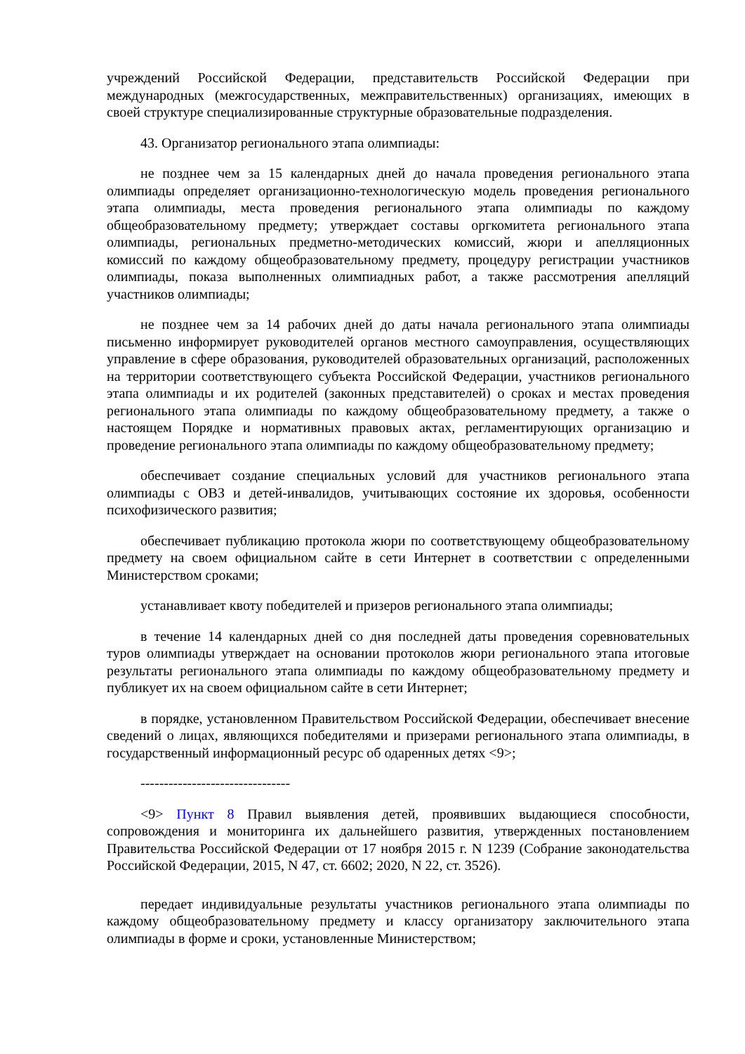учреждений Российской Федерации, представительств Российской Федерации при международных (межгосударственных, межправительственных) организациях, имеющих в своей структуре специализированные структурные образовательные подразделения.
43. Организатор регионального этапа олимпиады:
не позднее чем за 15 календарных дней до начала проведения регионального этапа олимпиады определяет организационно-технологическую модель проведения регионального этапа олимпиады, места проведения регионального этапа олимпиады по каждому общеобразовательному предмету; утверждает составы оргкомитета регионального этапа олимпиады, региональных предметно-методических комиссий, жюри и апелляционных комиссий по каждому общеобразовательному предмету, процедуру регистрации участников олимпиады, показа выполненных олимпиадных работ, а также рассмотрения апелляций участников олимпиады;
не позднее чем за 14 рабочих дней до даты начала регионального этапа олимпиады письменно информирует руководителей органов местного самоуправления, осуществляющих управление в сфере образования, руководителей образовательных организаций, расположенных на территории соответствующего субъекта Российской Федерации, участников регионального этапа олимпиады и их родителей (законных представителей) о сроках и местах проведения регионального этапа олимпиады по каждому общеобразовательному предмету, а также о настоящем Порядке и нормативных правовых актах, регламентирующих организацию и проведение регионального этапа олимпиады по каждому общеобразовательному предмету;
обеспечивает создание специальных условий для участников регионального этапа олимпиады с ОВЗ и детей-инвалидов, учитывающих состояние их здоровья, особенности психофизического развития;
обеспечивает публикацию протокола жюри по соответствующему общеобразовательному предмету на своем официальном сайте в сети Интернет в соответствии с определенными Министерством сроками;
устанавливает квоту победителей и призеров регионального этапа олимпиады;
в течение 14 календарных дней со дня последней даты проведения соревновательных туров олимпиады утверждает на основании протоколов жюри регионального этапа итоговые результаты регионального этапа олимпиады по каждому общеобразовательному предмету и публикует их на своем официальном сайте в сети Интернет;
в порядке, установленном Правительством Российской Федерации, обеспечивает внесение сведений о лицах, являющихся победителями и призерами регионального этапа олимпиады, в государственный информационный ресурс об одаренных детях <9>;
--------------------------------
<9> Пункт 8 Правил выявления детей, проявивших выдающиеся способности, сопровождения и мониторинга их дальнейшего развития, утвержденных постановлением Правительства Российской Федерации от 17 ноября 2015 г. N 1239 (Собрание законодательства Российской Федерации, 2015, N 47, ст. 6602; 2020, N 22, ст. 3526).
передает индивидуальные результаты участников регионального этапа олимпиады по каждому общеобразовательному предмету и классу организатору заключительного этапа олимпиады в форме и сроки, установленные Министерством;